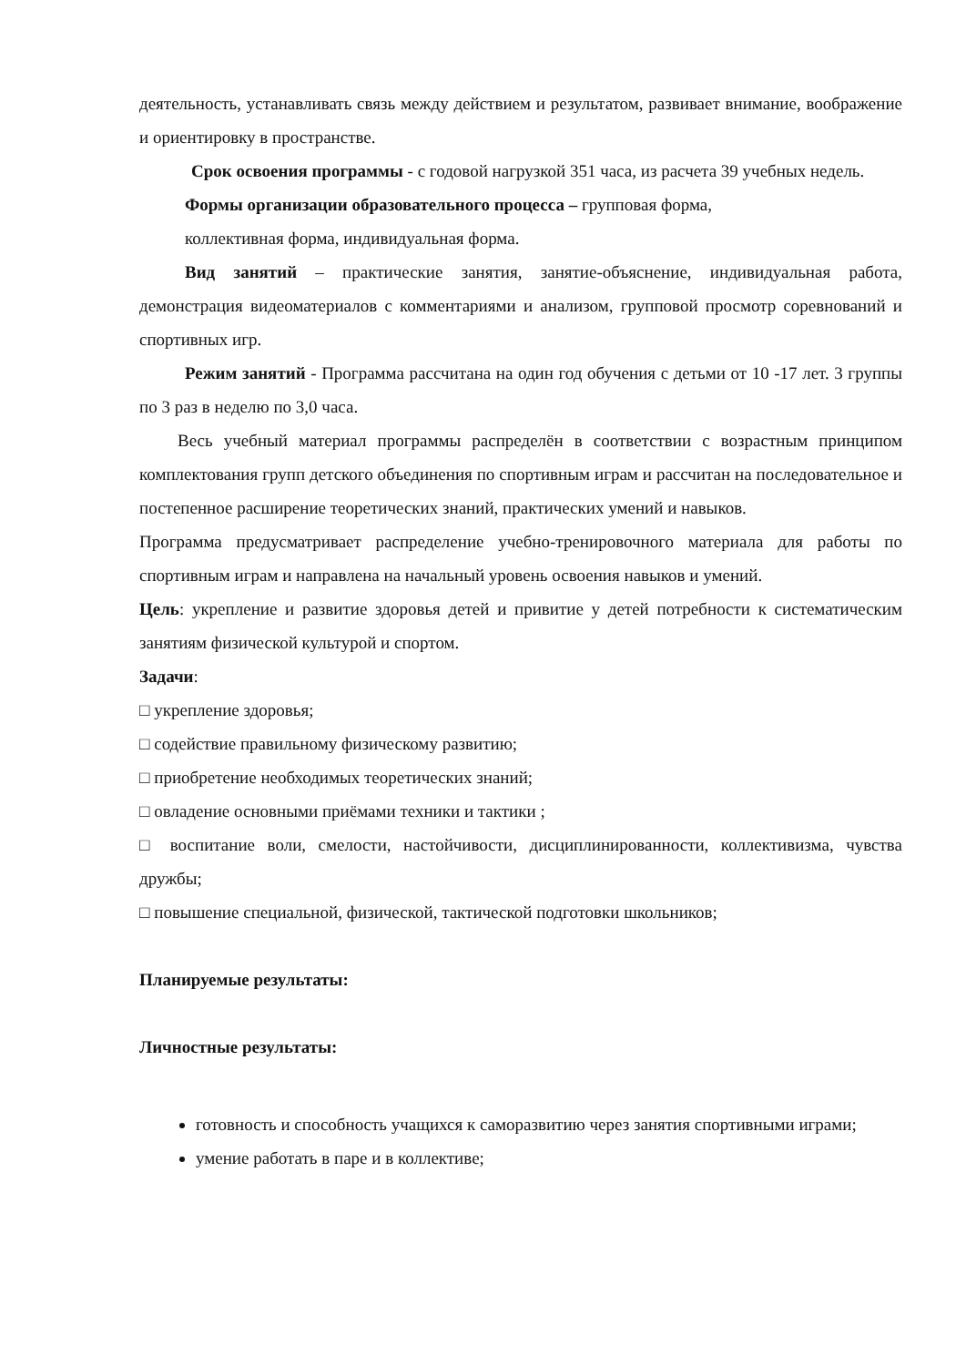деятельность, устанавливать связь между действием и результатом, развивает внимание, воображение и ориентировку в пространстве.
Срок освоения программы - с годовой нагрузкой 351 часа, из расчета 39 учебных недель.
Формы организации образовательного процесса – групповая форма,
коллективная форма, индивидуальная форма.
Вид занятий – практические занятия, занятие-объяснение, индивидуальная работа, демонстрация видеоматериалов с комментариями и анализом, групповой просмотр соревнований и спортивных игр.
Режим занятий - Программа рассчитана на один год обучения с детьми от 10 -17 лет. 3 группы по 3 раз в неделю по 3,0 часа.
Весь учебный материал программы распределён в соответствии с возрастным принципом комплектования групп детского объединения по спортивным играм и рассчитан на последовательное и постепенное расширение теоретических знаний, практических умений и навыков.
Программа предусматривает распределение учебно-тренировочного материала для работы по спортивным играм и направлена на начальный уровень освоения навыков и умений.
Цель: укрепление и развитие здоровья детей и привитие у детей потребности к систематическим занятиям физической культурой и спортом.
Задачи:
□ укрепление здоровья;
□ содействие правильному физическому развитию;
□ приобретение необходимых теоретических знаний;
□ овладение основными приёмами техники и тактики ;
□ воспитание воли, смелости, настойчивости, дисциплинированности, коллективизма, чувства дружбы;
□ повышение специальной, физической, тактической подготовки школьников;
Планируемые результаты:
Личностные результаты:
готовность и способность учащихся к саморазвитию через занятия спортивными играми;
умение работать в паре и в коллективе;